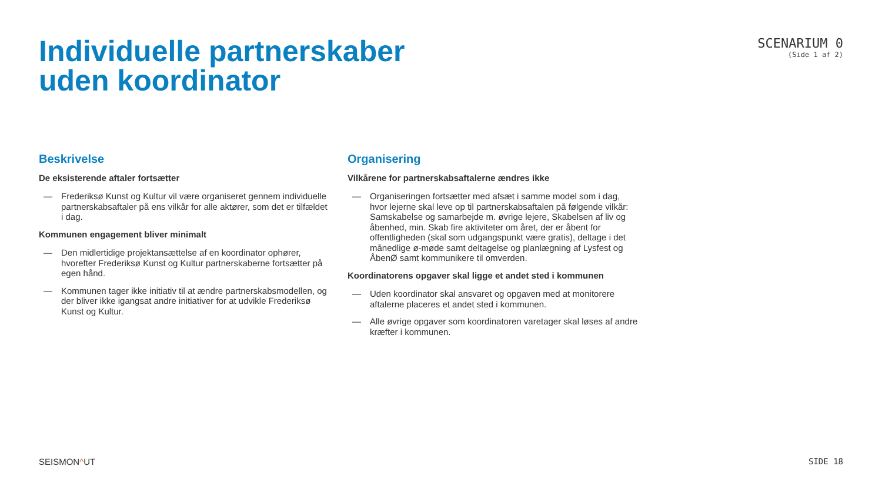Individuelle partnerskaber
uden koordinator
SCENARIUM 0
(Side 1 af 2)
Beskrivelse
De eksisterende aftaler fortsætter
— Frederiksø Kunst og Kultur vil være organiseret gennem individuelle partnerskabsaftaler på ens vilkår for alle aktører, som det er tilfældet i dag.
Kommunen engagement bliver minimalt
— Den midlertidige projektansættelse af en koordinator ophører, hvorefter Frederiksø Kunst og Kultur partnerskaberne fortsætter på egen hånd.
— Kommunen tager ikke initiativ til at ændre partnerskabsmodellen, og der bliver ikke igangsat andre initiativer for at udvikle Frederiksø Kunst og Kultur.
Organisering
Vilkårene for partnerskabsaftalerne ændres ikke
— Organiseringen fortsætter med afsæt i samme model som i dag, hvor lejerne skal leve op til partnerskabsaftalen på følgende vilkår: Samskabelse og samarbejde m. øvrige lejere, Skabelsen af liv og åbenhed, min. Skab fire aktiviteter om året, der er åbent for offentligheden (skal som udgangspunkt være gratis), deltage i det månedlige ø-møde samt deltagelse og planlægning af Lysfest og ÅbenØ samt kommunikere til omverden.
Koordinatorens opgaver skal ligge et andet sted i kommunen
— Uden koordinator skal ansvaret og opgaven med at monitorere aftalerne placeres et andet sted i kommunen.
— Alle øvrige opgaver som koordinatoren varetager skal løses af andre kræfter i kommunen.
SEISMON^UT SIDE 18